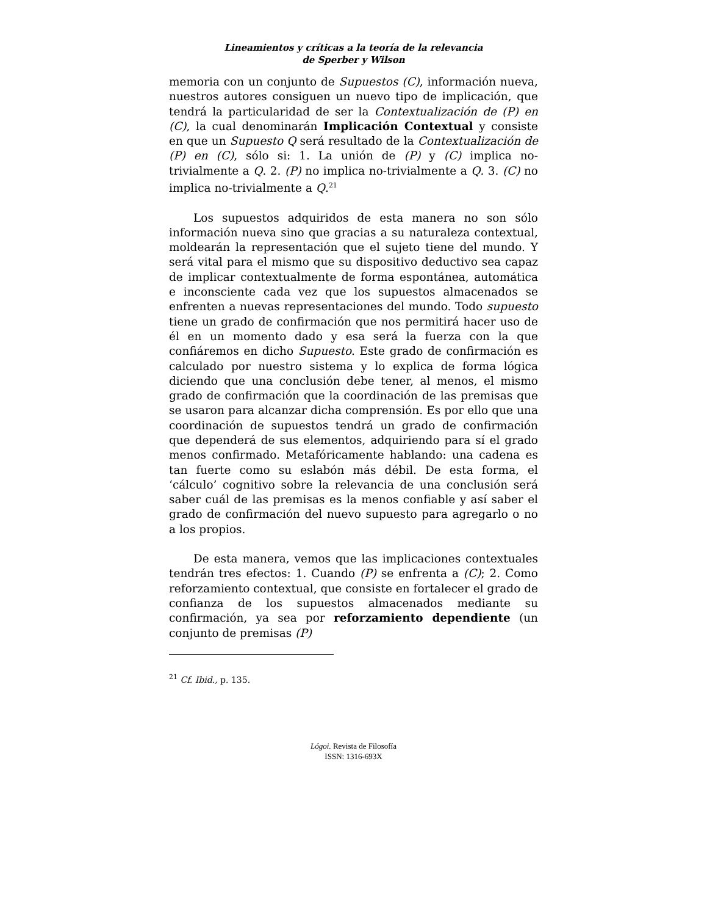Lineamientos y críticas a la teoría de la relevancia
de Sperber y Wilson
memoria con un conjunto de Supuestos (C), información nueva, nuestros autores consiguen un nuevo tipo de implicación, que tendrá la particularidad de ser la Contextualización de (P) en (C), la cual denominarán Implicación Contextual y consiste en que un Supuesto Q será resultado de la Contextualización de (P) en (C), sólo si: 1. La unión de (P) y (C) implica no-trivialmente a Q. 2. (P) no implica no-trivialmente a Q. 3. (C) no implica no-trivialmente a Q.<sup>21</sup>
Los supuestos adquiridos de esta manera no son sólo información nueva sino que gracias a su naturaleza contextual, moldearán la representación que el sujeto tiene del mundo. Y será vital para el mismo que su dispositivo deductivo sea capaz de implicar contextualmente de forma espontánea, automática e inconsciente cada vez que los supuestos almacenados se enfrenten a nuevas representaciones del mundo. Todo supuesto tiene un grado de confirmación que nos permitirá hacer uso de él en un momento dado y esa será la fuerza con la que confiáremos en dicho Supuesto. Este grado de confirmación es calculado por nuestro sistema y lo explica de forma lógica diciendo que una conclusión debe tener, al menos, el mismo grado de confirmación que la coordinación de las premisas que se usaron para alcanzar dicha comprensión. Es por ello que una coordinación de supuestos tendrá un grado de confirmación que dependerá de sus elementos, adquiriendo para sí el grado menos confirmado. Metafóricamente hablando: una cadena es tan fuerte como su eslabón más débil. De esta forma, el ‘cálculo’ cognitivo sobre la relevancia de una conclusión será saber cuál de las premisas es la menos confiable y así saber el grado de confirmación del nuevo supuesto para agregarlo o no a los propios.
De esta manera, vemos que las implicaciones contextuales tendrán tres efectos: 1. Cuando (P) se enfrenta a (C); 2. Como reforzamiento contextual, que consiste en fortalecer el grado de confianza de los supuestos almacenados mediante su confirmación, ya sea por reforzamiento dependiente (un conjunto de premisas (P)
<sup>21</sup> Cf. Ibid., p. 135.
Lógoi. Revista de Filosofía
ISSN: 1316-693X